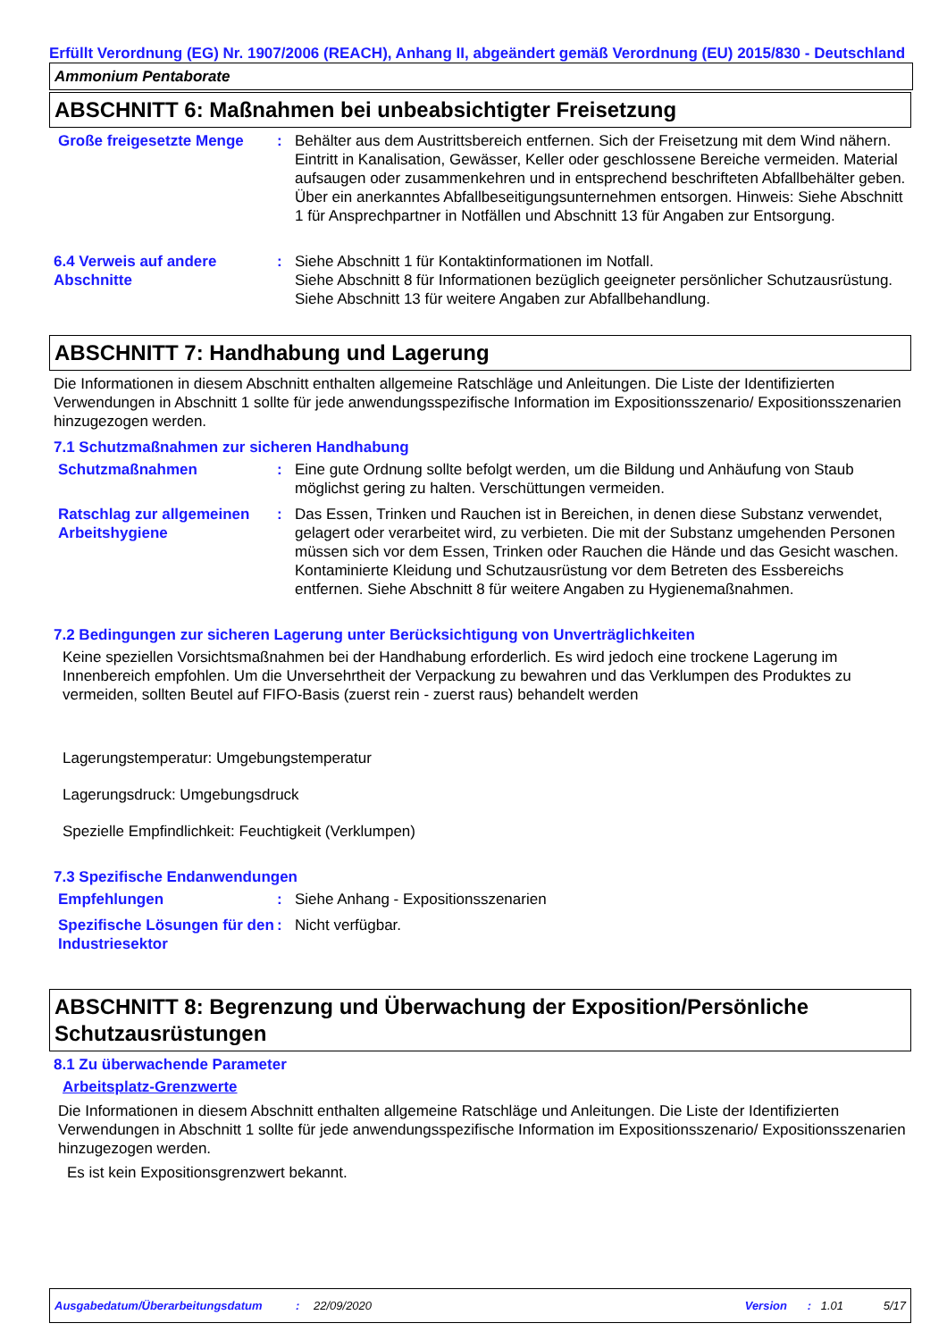Erfüllt Verordnung (EG) Nr. 1907/2006 (REACH), Anhang II, abgeändert gemäß Verordnung (EU) 2015/830 - Deutschland
Ammonium Pentaborate
ABSCHNITT 6: Maßnahmen bei unbeabsichtigter Freisetzung
Große freigesetzte Menge : Behälter aus dem Austrittsbereich entfernen. Sich der Freisetzung mit dem Wind nähern. Eintritt in Kanalisation, Gewässer, Keller oder geschlossene Bereiche vermeiden. Material aufsaugen oder zusammenkehren und in entsprechend beschrifteten Abfallbehälter geben. Über ein anerkanntes Abfallbeseitigungsunternehmen entsorgen. Hinweis: Siehe Abschnitt 1 für Ansprechpartner in Notfällen und Abschnitt 13 für Angaben zur Entsorgung.
6.4 Verweis auf andere Abschnitte
: Siehe Abschnitt 1 für Kontaktinformationen im Notfall.
Siehe Abschnitt 8 für Informationen bezüglich geeigneter persönlicher Schutzausrüstung.
Siehe Abschnitt 13 für weitere Angaben zur Abfallbehandlung.
ABSCHNITT 7: Handhabung und Lagerung
Die Informationen in diesem Abschnitt enthalten allgemeine Ratschläge und Anleitungen. Die Liste der Identifizierten Verwendungen in Abschnitt 1 sollte für jede anwendungsspezifische Information im Expositionsszenario/ Expositionsszenarien hinzugezogen werden.
7.1 Schutzmaßnahmen zur sicheren Handhabung
Schutzmaßnahmen : Eine gute Ordnung sollte befolgt werden, um die Bildung und Anhäufung von Staub möglichst gering zu halten. Verschüttungen vermeiden.
Ratschlag zur allgemeinen Arbeitshygiene
: Das Essen, Trinken und Rauchen ist in Bereichen, in denen diese Substanz verwendet, gelagert oder verarbeitet wird, zu verbieten. Die mit der Substanz umgehenden Personen müssen sich vor dem Essen, Trinken oder Rauchen die Hände und das Gesicht waschen. Kontaminierte Kleidung und Schutzausrüstung vor dem Betreten des Essbereichs entfernen. Siehe Abschnitt 8 für weitere Angaben zu Hygienemaßnahmen.
7.2 Bedingungen zur sicheren Lagerung unter Berücksichtigung von Unverträglichkeiten
Keine speziellen Vorsichtsmaßnahmen bei der Handhabung erforderlich. Es wird jedoch eine trockene Lagerung im Innenbereich empfohlen. Um die Unversehrtheit der Verpackung zu bewahren und das Verklumpen des Produktes zu vermeiden, sollten Beutel auf FIFO-Basis (zuerst rein - zuerst raus) behandelt werden
Lagerungstemperatur: Umgebungstemperatur
Lagerungsdruck: Umgebungsdruck
Spezielle Empfindlichkeit: Feuchtigkeit (Verklumpen)
7.3 Spezifische Endanwendungen
Empfehlungen : Siehe Anhang - Expositionsszenarien
Spezifische Lösungen für den Industriesektor
: Nicht verfügbar.
ABSCHNITT 8: Begrenzung und Überwachung der Exposition/Persönliche Schutzausrüstungen
8.1 Zu überwachende Parameter
Arbeitsplatz-Grenzwerte
Die Informationen in diesem Abschnitt enthalten allgemeine Ratschläge und Anleitungen. Die Liste der Identifizierten Verwendungen in Abschnitt 1 sollte für jede anwendungsspezifische Information im Expositionsszenario/ Expositionsszenarien hinzugezogen werden.
Es ist kein Expositionsgrenzwert bekannt.
Ausgabedatum/Überarbeitungsdatum: 22/09/2020 Version: 1.01 5/17